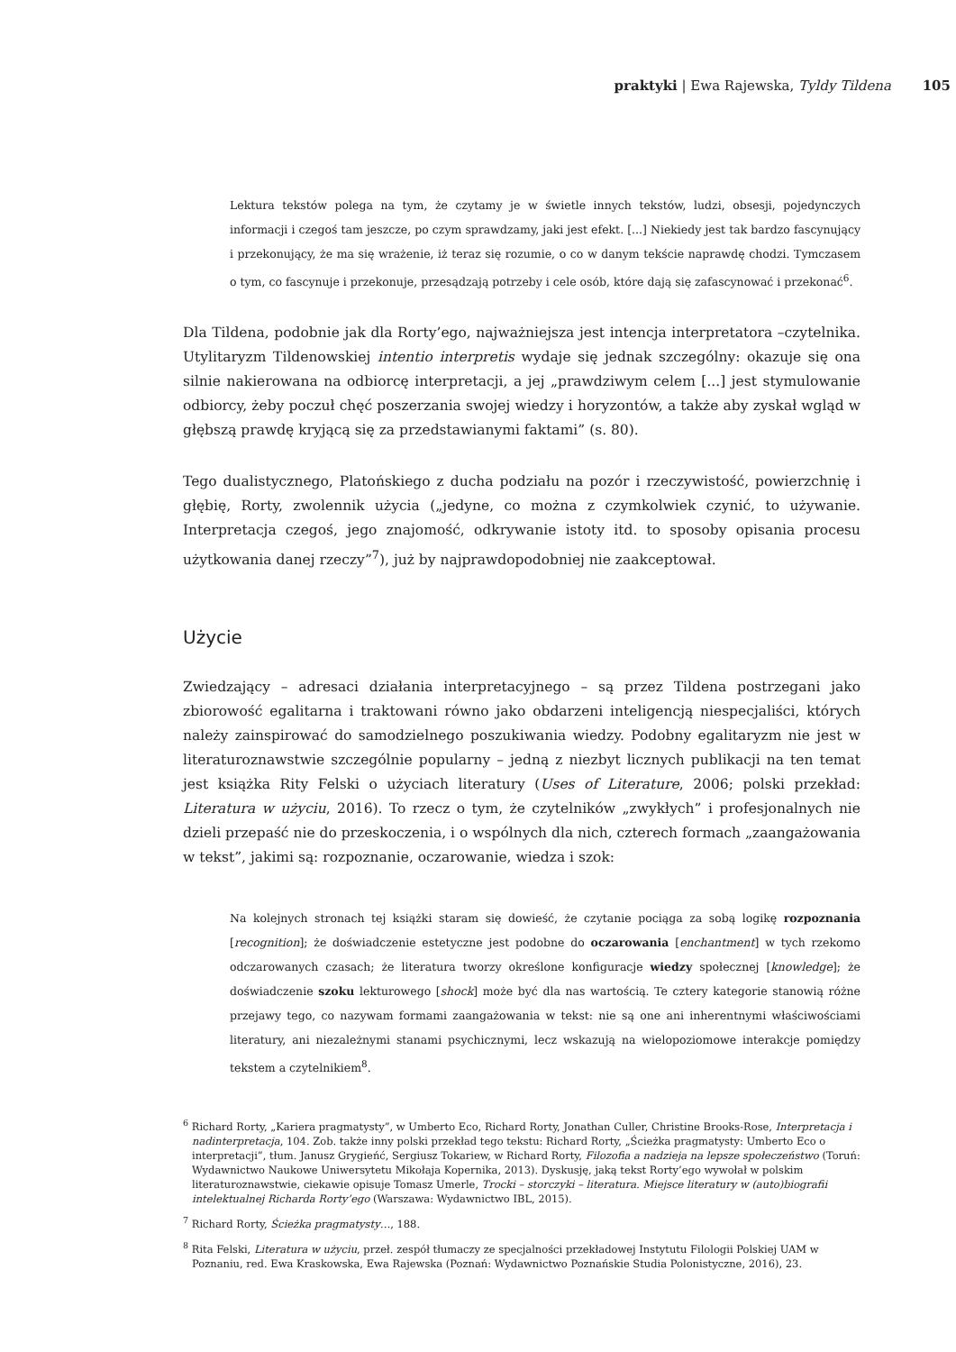praktyki | Ewa Rajewska, Tyldy Tildena 105
Lektura tekstów polega na tym, że czytamy je w świetle innych tekstów, ludzi, obsesji, pojedynczych informacji i czegoś tam jeszcze, po czym sprawdzamy, jaki jest efekt. [...] Niekiedy jest tak bardzo fascynujący i przekonujący, że ma się wrażenie, iż teraz się rozumie, o co w danym tekście naprawdę chodzi. Tymczasem o tym, co fascynuje i przekonuje, przesądzają potrzeby i cele osób, które dają się zafascynować i przekonać<sup>6</sup>.
Dla Tildena, podobnie jak dla Rorty’ego, najważniejsza jest intencja interpretatora –czytelnika. Utylitaryzm Tildenowskiej intentio interpretis wydaje się jednak szczególny: okazuje się ona silnie nakierowana na odbiorcę interpretacji, a jej „prawdziwym celem [...] jest stymulowanie odbiorcy, żeby poczuł chęć poszerzania swojej wiedzy i horyzontów, a także aby zyskał wgląd w głębszą prawdę kryjącą się za przedstawianymi faktami” (s. 80).
Tego dualistycznego, Platońskiego z ducha podziału na pozór i rzeczywistość, powierzchnię i głębię, Rorty, zwolennik użycia („jedyne, co można z czymkolwiek czynić, to używanie. Interpretacja czegoś, jego znajomość, odkrywanie istoty itd. to sposoby opisania procesu użytkowania danej rzeczy”<sup>7</sup>), już by najprawdopodobniej nie zaakceptował.
Użycie
Zwiedzający – adresaci działania interpretacyjnego – są przez Tildena postrzegani jako zbiorowość egalitarna i traktowani równo jako obdarzeni inteligencją niespecjaliści, których należy zainspirować do samodzielnego poszukiwania wiedzy. Podobny egalitaryzm nie jest w literaturoznawstwie szczególnie popularny – jedną z niezbyt licznych publikacji na ten temat jest książka Rity Felski o użyciach literatury (Uses of Literature, 2006; polski przekład: Literatura w użyciu, 2016). To rzecz o tym, że czytelników „zwykłych” i profesjonalnych nie dzieli przepaść nie do przeskoczenia, i o wspólnych dla nich, czterech formach „zaangażowania w tekst”, jakimi są: rozpoznanie, oczarowanie, wiedza i szok:
Na kolejnych stronach tej książki staram się dowieść, że czytanie pociąga za sobą logikę rozpoznania [recognition]; że doświadczenie estetyczne jest podobne do oczarowania [enchantment] w tych rzekomo odczarowanych czasach; że literatura tworzy określone konfiguracje wiedzy społecznej [knowledge]; że doświadczenie szoku lekturowego [shock] może być dla nas wartością. Te cztery kategorie stanowią różne przejawy tego, co nazywam formami zaangażowania w tekst: nie są one ani inherentnymi właściwościami literatury, ani niezależnymi stanami psychicznymi, lecz wskazują na wielopoziomowe interakcje pomiędzy tekstem a czytelnikiem<sup>8</sup>.
<sup>6</sup> Richard Rorty, „Kariera pragmatysty”, w Umberto Eco, Richard Rorty, Jonathan Culler, Christine Brooks-Rose, Interpretacja i nadinterpretacja, 104. Zob. także inny polski przekład tego tekstu: Richard Rorty, „Ścieżka pragmatysty: Umberto Eco o interpretacji”, tłum. Janusz Grygieńć, Sergiusz Tokariew, w Richard Rorty, Filozofia a nadzieja na lepsze społeczeństwo (Toruń: Wydawnictwo Naukowe Uniwersytetu Mikołaja Kopernika, 2013). Dyskusję, jaką tekst Rorty’ego wywołał w polskim literaturoznawstwie, ciekawie opisuje Tomasz Umerle, Trocki – storczyki – literatura. Miejsce literatury w (auto)biografii intelektualnej Richarda Rorty’ego (Warszawa: Wydawnictwo IBL, 2015).
<sup>7</sup> Richard Rorty, Ścieżka pragmatysty…, 188.
<sup>8</sup> Rita Felski, Literatura w użyciu, przeł. zespół tłumaczy ze specjalności przekładowej Instytutu Filologii Polskiej UAM w Poznaniu, red. Ewa Kraskowska, Ewa Rajewska (Poznań: Wydawnictwo Poznańskie Studia Polonistyczne, 2016), 23.